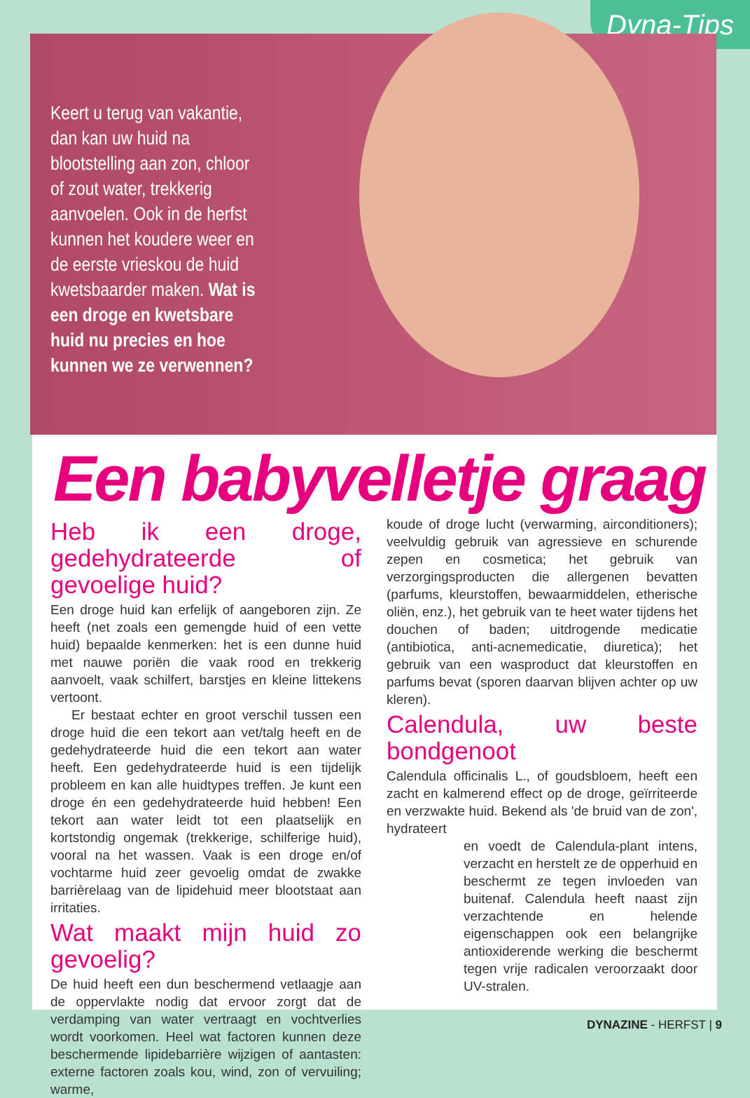Dyna-Tips
Keert u terug van vakantie, dan kan uw huid na blootstelling aan zon, chloor of zout water, trekkerig aanvoelen. Ook in de herfst kunnen het koudere weer en de eerste vrieskou de huid kwetsbaarder maken. Wat is een droge en kwetsbare huid nu precies en hoe kunnen we ze verwennen?
Een babyvelletje graag
Heb ik een droge, gedehydrateerde of gevoelige huid?
Een droge huid kan erfelijk of aangeboren zijn. Ze heeft (net zoals een gemengde huid of een vette huid) bepaalde kenmerken: het is een dunne huid met nauwe poriën die vaak rood en trekkerig aanvoelt, vaak schilfert, barstjes en kleine littekens vertoont.
Er bestaat echter en groot verschil tussen een droge huid die een tekort aan vet/talg heeft en de gedehydrateerde huid die een tekort aan water heeft. Een gedehydrateerde huid is een tijdelijk probleem en kan alle huidtypes treffen. Je kunt een droge én een gedehydrateerde huid hebben! Een tekort aan water leidt tot een plaatselijk en kortstondig ongemak (trekkerige, schilferige huid), vooral na het wassen. Vaak is een droge en/of vochtarme huid zeer gevoelig omdat de zwakke barrièrelaag van de lipidehuid meer blootstaat aan irritaties.
Wat maakt mijn huid zo gevoelig?
De huid heeft een dun beschermend vetlaagje aan de oppervlakte nodig dat ervoor zorgt dat de verdamping van water vertraagt en vochtverlies wordt voorkomen. Heel wat factoren kunnen deze beschermende lipidebarrière wijzigen of aantasten: externe factoren zoals kou, wind, zon of vervuiling; warme,
koude of droge lucht (verwarming, airconditioners); veelvuldig gebruik van agressieve en schurende zepen en cosmetica; het gebruik van verzorgingsproducten die allergenen bevatten (parfums, kleurstoffen, bewaarmiddelen, etherische oliën, enz.), het gebruik van te heet water tijdens het douchen of baden; uitdrogende medicatie (antibiotica, anti-acnemedicatie, diuretica); het gebruik van een wasproduct dat kleurstoffen en parfums bevat (sporen daarvan blijven achter op uw kleren).
Calendula, uw beste bondgenoot
Calendula officinalis L., of goudsbloem, heeft een zacht en kalmerend effect op de droge, geïrriteerde en verzwakte huid. Bekend als 'de bruid van de zon', hydrateert
en voedt de Calendula-plant intens, verzacht en herstelt ze de opperhuid en beschermt ze tegen invloeden van buitenaf. Calendula heeft naast zijn verzachtende en helende eigenschappen ook een belangrijke antioxiderende werking die beschermt tegen vrije radicalen veroorzaakt door UV-stralen.
DYNAZINE - HERFST | 9